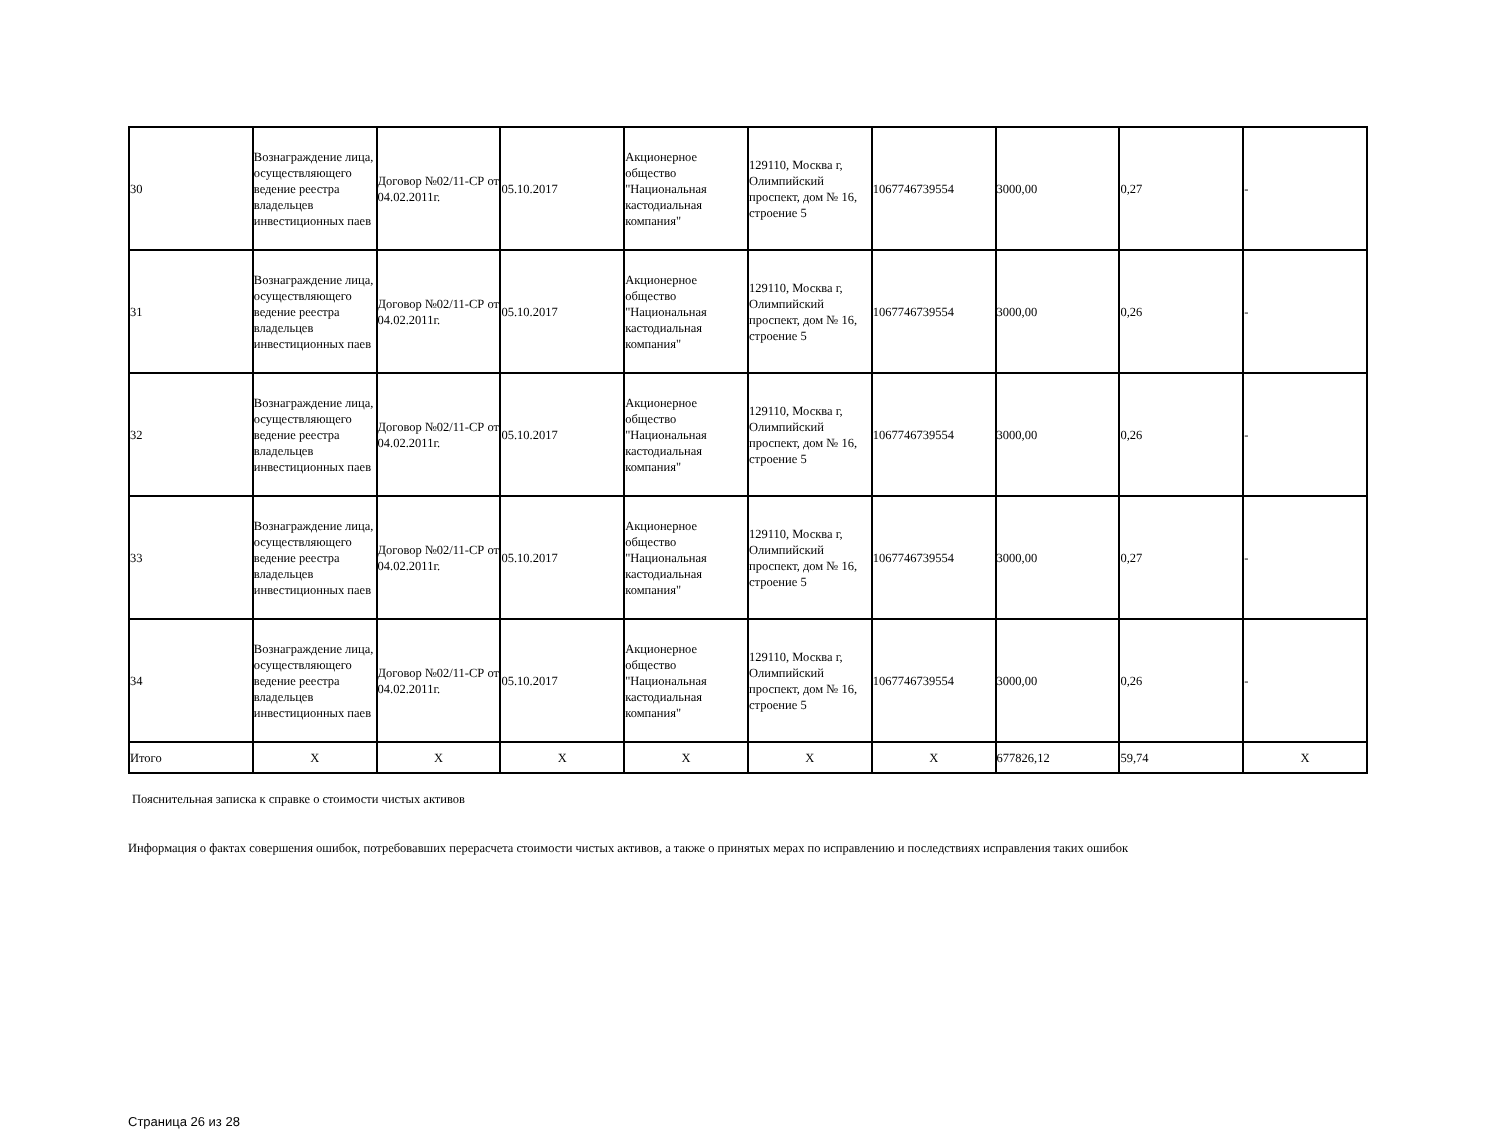| 30 | Вознаграждение лица, осуществляющего ведение реестра владельцев инвестиционных паев | Договор №02/11-СР от 04.02.2011г. | 05.10.2017 | Акционерное общество "Национальная кастодиальная компания" | 129110, Москва г, Олимпийский проспект, дом № 16, строение 5 | 1067746739554 | 3000,00 | 0,27 | - |
| 31 | Вознаграждение лица, осуществляющего ведение реестра владельцев инвестиционных паев | Договор №02/11-СР от 04.02.2011г. | 05.10.2017 | Акционерное общество "Национальная кастодиальная компания" | 129110, Москва г, Олимпийский проспект, дом № 16, строение 5 | 1067746739554 | 3000,00 | 0,26 | - |
| 32 | Вознаграждение лица, осуществляющего ведение реестра владельцев инвестиционных паев | Договор №02/11-СР от 04.02.2011г. | 05.10.2017 | Акционерное общество "Национальная кастодиальная компания" | 129110, Москва г, Олимпийский проспект, дом № 16, строение 5 | 1067746739554 | 3000,00 | 0,26 | - |
| 33 | Вознаграждение лица, осуществляющего ведение реестра владельцев инвестиционных паев | Договор №02/11-СР от 04.02.2011г. | 05.10.2017 | Акционерное общество "Национальная кастодиальная компания" | 129110, Москва г, Олимпийский проспект, дом № 16, строение 5 | 1067746739554 | 3000,00 | 0,27 | - |
| 34 | Вознаграждение лица, осуществляющего ведение реестра владельцев инвестиционных паев | Договор №02/11-СР от 04.02.2011г. | 05.10.2017 | Акционерное общество "Национальная кастодиальная компания" | 129110, Москва г, Олимпийский проспект, дом № 16, строение 5 | 1067746739554 | 3000,00 | 0,26 | - |
| Итого | X | X | X | X | X | X | 677826,12 | 59,74 | X |
Пояснительная записка к справке о стоимости чистых активов
Информация о фактах совершения ошибок, потребовавших перерасчета стоимости чистых активов, а также о принятых мерах по исправлению и последствиях исправления таких ошибок
Страница 26 из 28